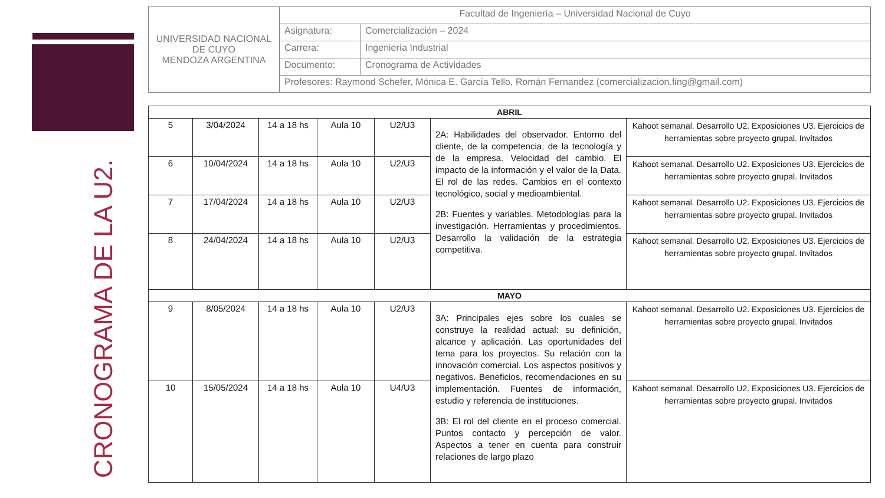CRONOGRAMA DE LA U2.
| UNIVERSIDAD NACIONAL DE CUYO MENDOZA ARGENTINA | Facultad de Ingeniería – Universidad Nacional de Cuyo | |
| | Asignatura: | Comercialización – 2024 |
| | Carrera: | Ingeniería Industrial |
| | Documento: | Cronograma de Actividades |
| | Profesores: Raymond Schefer, Mónica E. García Tello, Román Fernandez (comercializacion.fing@gmail.com) | |
| ABRIL | | | | | | |
| --- | --- | --- | --- | --- | --- | --- |
| 5 | 3/04/2024 | 14 a 18 hs | Aula 10 | U2/U3 | 2A: Habilidades del observador. Entorno del cliente, de la competencia, de la tecnología y de la empresa. Velocidad del cambio. El impacto de la información y el valor de la Data. El rol de las redes. Cambios en el contexto tecnológico, social y medioambiental. 2B: Fuentes y variables. Metodologías para la investigación. Herramientas y procedimientos. Desarrollo la validación de la estrategia competitiva. | Kahoot semanal. Desarrollo U2. Exposiciones U3. Ejercicios de herramientas sobre proyecto grupal. Invitados |
| 6 | 10/04/2024 | 14 a 18 hs | Aula 10 | U2/U3 | | Kahoot semanal. Desarrollo U2. Exposiciones U3. Ejercicios de herramientas sobre proyecto grupal. Invitados |
| 7 | 17/04/2024 | 14 a 18 hs | Aula 10 | U2/U3 | | Kahoot semanal. Desarrollo U2. Exposiciones U3. Ejercicios de herramientas sobre proyecto grupal. Invitados |
| 8 | 24/04/2024 | 14 a 18 hs | Aula 10 | U2/U3 | | Kahoot semanal. Desarrollo U2. Exposiciones U3. Ejercicios de herramientas sobre proyecto grupal. Invitados |
| MAYO | | | | | | |
| 9 | 8/05/2024 | 14 a 18 hs | Aula 10 | U2/U3 | 3A: Principales ejes sobre los cuales se construye la realidad actual: su definición, alcance y aplicación. Las oportunidades del tema para los proyectos. Su relación con la innovación comercial. Los aspectos positivos y negativos. Beneficios, recomendaciones en su implementación. Fuentes de información, estudio y referencia de instituciones. 3B: El rol del cliente en el proceso comercial. Puntos contacto y percepción de valor. Aspectos a tener en cuenta para construir relaciones de largo plazo | Kahoot semanal. Desarrollo U2. Exposiciones U3. Ejercicios de herramientas sobre proyecto grupal. Invitados |
| 10 | 15/05/2024 | 14 a 18 hs | Aula 10 | U4/U3 | | Kahoot semanal. Desarrollo U2. Exposiciones U3. Ejercicios de herramientas sobre proyecto grupal. Invitados |